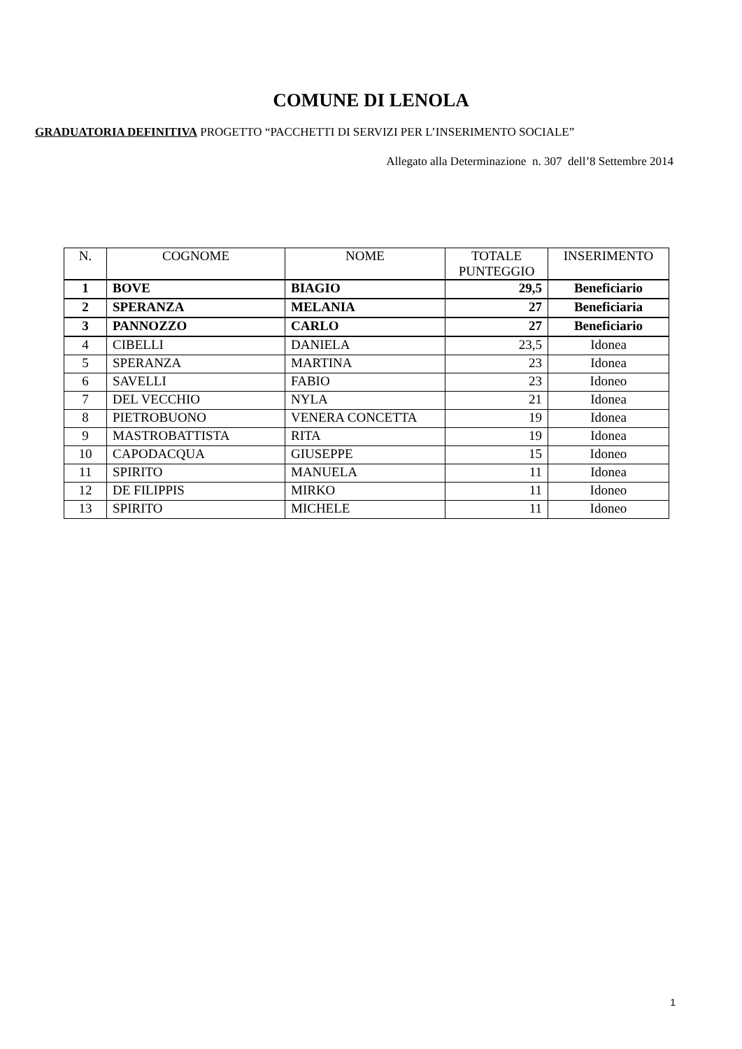COMUNE DI LENOLA
GRADUATORIA DEFINITIVA PROGETTO “PACCHETTI DI SERVIZI PER L’INSERIMENTO SOCIALE”
Allegato alla Determinazione n. 307 dell’8 Settembre 2014
| N. | COGNOME | NOME | TOTALE PUNTEGGIO | INSERIMENTO |
| --- | --- | --- | --- | --- |
| 1 | BOVE | BIAGIO | 29,5 | Beneficiario |
| 2 | SPERANZA | MELANIA | 27 | Beneficiaria |
| 3 | PANNOZZO | CARLO | 27 | Beneficiario |
| 4 | CIBELLI | DANIELA | 23,5 | Idonea |
| 5 | SPERANZA | MARTINA | 23 | Idonea |
| 6 | SAVELLI | FABIO | 23 | Idoneo |
| 7 | DEL VECCHIO | NYLA | 21 | Idonea |
| 8 | PIETROBUONO | VENERA CONCETTA | 19 | Idonea |
| 9 | MASTROBATTISTA | RITA | 19 | Idonea |
| 10 | CAPODACQUA | GIUSEPPE | 15 | Idoneo |
| 11 | SPIRITO | MANUELA | 11 | Idonea |
| 12 | DE FILIPPIS | MIRKO | 11 | Idoneo |
| 13 | SPIRITO | MICHELE | 11 | Idoneo |
1